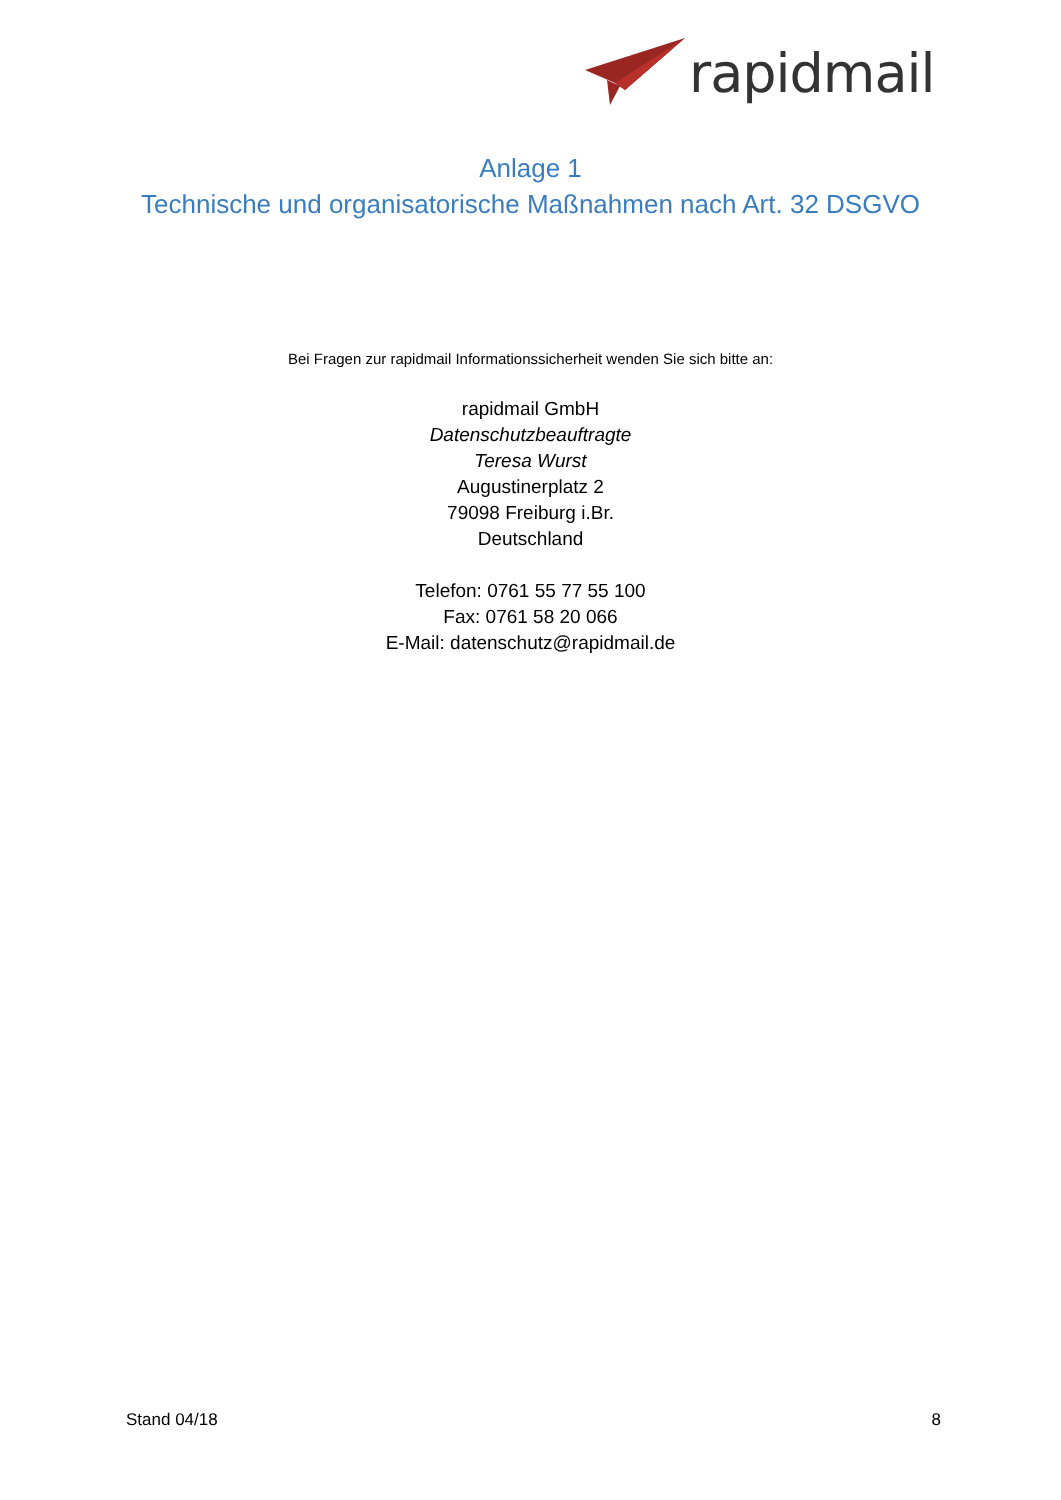rapidmail
Anlage 1
Technische und organisatorische Maßnahmen nach Art. 32 DSGVO
Bei Fragen zur rapidmail Informationssicherheit wenden Sie sich bitte an:
rapidmail GmbH
Datenschutzbeauftragte
Teresa Wurst
Augustinerplatz 2
79098 Freiburg i.Br.
Deutschland
Telefon: 0761 55 77 55 100
Fax: 0761 58 20 066
E-Mail: datenschutz@rapidmail.de
Stand 04/18 8